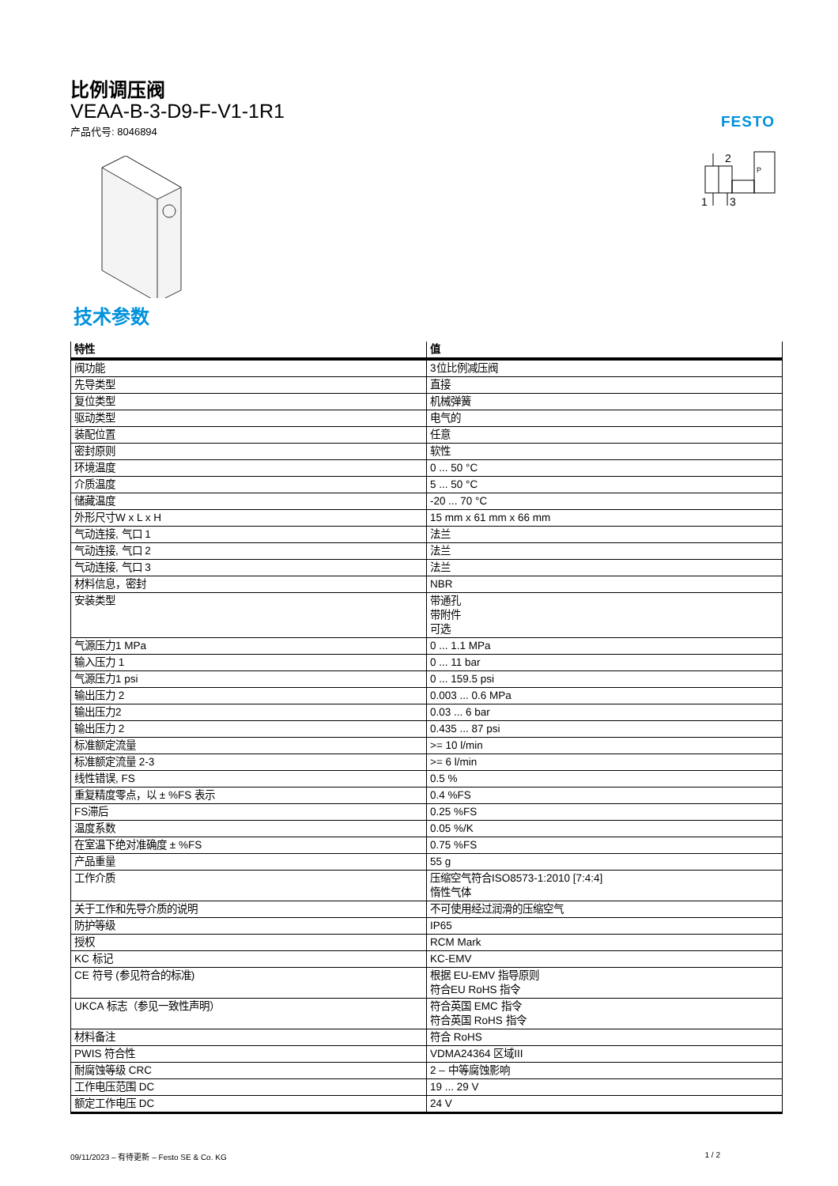FESTO
2
1
3
P
比例调压阀
VEAA-B-3-D9-F-V1-1R1
产品代号: 8046894
技术参数
| 特性 | 值 |
| --- | --- |
| 阀功能 | 3位比例减压阀 |
| 先导类型 | 直接 |
| 复位类型 | 机械弹簧 |
| 驱动类型 | 电气的 |
| 装配位置 | 任意 |
| 密封原则 | 软性 |
| 环境温度 | 0 ... 50 °C |
| 介质温度 | 5 ... 50 °C |
| 储藏温度 | -20 ... 70 °C |
| 外形尺寸W x L x H | 15 mm x 61 mm x 66 mm |
| 气动连接, 气口 1 | 法兰 |
| 气动连接, 气口 2 | 法兰 |
| 气动连接, 气口 3 | 法兰 |
| 材料信息，密封 | NBR |
| 安装类型 | 带通孔 带附件 可选 |
| 气源压力1 MPa | 0 ... 1.1 MPa |
| 输入压力 1 | 0 ... 11 bar |
| 气源压力1 psi | 0 ... 159.5 psi |
| 输出压力 2 | 0.003 ... 0.6 MPa |
| 输出压力2 | 0.03 ... 6 bar |
| 输出压力 2 | 0.435 ... 87 psi |
| 标准额定流量 | >= 10 l/min |
| 标准额定流量 2-3 | >= 6 l/min |
| 线性错误, FS | 0.5 % |
| 重复精度零点，以 ± %FS 表示 | 0.4 %FS |
| FS滞后 | 0.25 %FS |
| 温度系数 | 0.05 %/K |
| 在室温下绝对准确度 ± %FS | 0.75 %FS |
| 产品重量 | 55 g |
| 工作介质 | 压缩空气符合ISO8573-1:2010 [7:4:4] 惰性气体 |
| 关于工作和先导介质的说明 | 不可使用经过润滑的压缩空气 |
| 防护等级 | IP65 |
| 授权 | RCM Mark |
| KC 标记 | KC-EMV |
| CE 符号 (参见符合的标准) | 根据 EU-EMV 指导原则 符合EU RoHS 指令 |
| UKCA 标志（参见一致性声明） | 符合英国 EMC 指令 符合英国 RoHS 指令 |
| 材料备注 | 符合 RoHS |
| PWIS 符合性 | VDMA24364 区域III |
| 耐腐蚀等级 CRC | 2 – 中等腐蚀影响 |
| 工作电压范围 DC | 19 ... 29 V |
| 额定工作电压 DC | 24 V |
09/11/2023 – 有待更新 – Festo SE & Co. KG 1 / 2